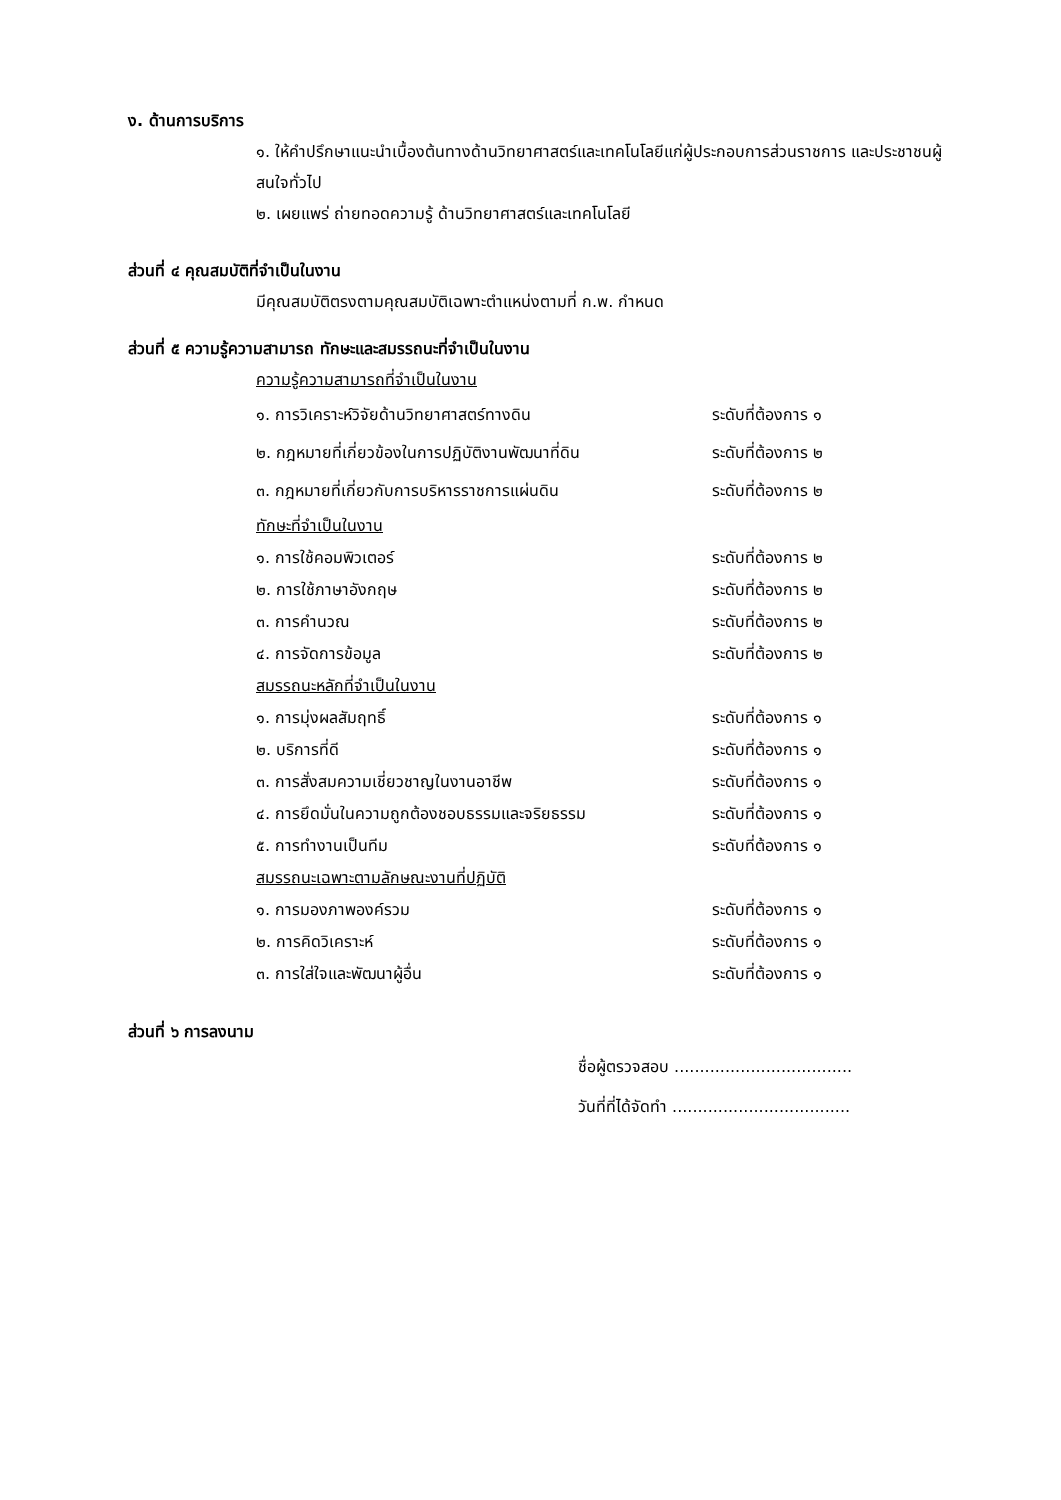ง. ด้านการบริการ
๑. ให้คำปรึกษาแนะนำเบื้องต้นทางด้านวิทยาศาสตร์และเทคโนโลยีแก่ผู้ประกอบการส่วนราชการ และประชาชนผู้สนใจทั่วไป
๒. เผยแพร่ ถ่ายทอดความรู้ ด้านวิทยาศาสตร์และเทคโนโลยี
ส่วนที่ ๔ คุณสมบัติที่จำเป็นในงาน
มีคุณสมบัติตรงตามคุณสมบัติเฉพาะตำแหน่งตามที่ ก.พ. กำหนด
ส่วนที่ ๕ ความรู้ความสามารถ ทักษะและสมรรถนะที่จำเป็นในงาน
| ความรู้ความสามารถที่จำเป็นในงาน | |
| ๑. การวิเคราะห์วิจัยด้านวิทยาศาสตร์ทางดิน | ระดับที่ต้องการ ๑ |
| ๒. กฎหมายที่เกี่ยวข้องในการปฏิบัติงานพัฒนาที่ดิน | ระดับที่ต้องการ ๒ |
| ๓. กฎหมายที่เกี่ยวกับการบริหารราชการแผ่นดิน | ระดับที่ต้องการ ๒ |
| ทักษะที่จำเป็นในงาน | |
| ๑. การใช้คอมพิวเตอร์ | ระดับที่ต้องการ ๒ |
| ๒. การใช้ภาษาอังกฤษ | ระดับที่ต้องการ ๒ |
| ๓. การคำนวณ | ระดับที่ต้องการ ๒ |
| ๔. การจัดการข้อมูล | ระดับที่ต้องการ ๒ |
| สมรรถนะหลักที่จำเป็นในงาน | |
| ๑. การมุ่งผลสัมฤทธิ์ | ระดับที่ต้องการ ๑ |
| ๒. บริการที่ดี | ระดับที่ต้องการ ๑ |
| ๓. การสั่งสมความเชี่ยวชาญในงานอาชีพ | ระดับที่ต้องการ ๑ |
| ๔. การยึดมั่นในความถูกต้องชอบธรรมและจริยธรรม | ระดับที่ต้องการ ๑ |
| ๕. การทำงานเป็นทีม | ระดับที่ต้องการ ๑ |
| สมรรถนะเฉพาะตามลักษณะงานที่ปฏิบัติ | |
| ๑. การมองภาพองค์รวม | ระดับที่ต้องการ ๑ |
| ๒. การคิดวิเคราะห์ | ระดับที่ต้องการ ๑ |
| ๓. การใส่ใจและพัฒนาผู้อื่น | ระดับที่ต้องการ ๑ |
ส่วนที่ ๖ การลงนาม
ชื่อผู้ตรวจสอบ ...................................
วันที่ที่ได้จัดทำ ...................................